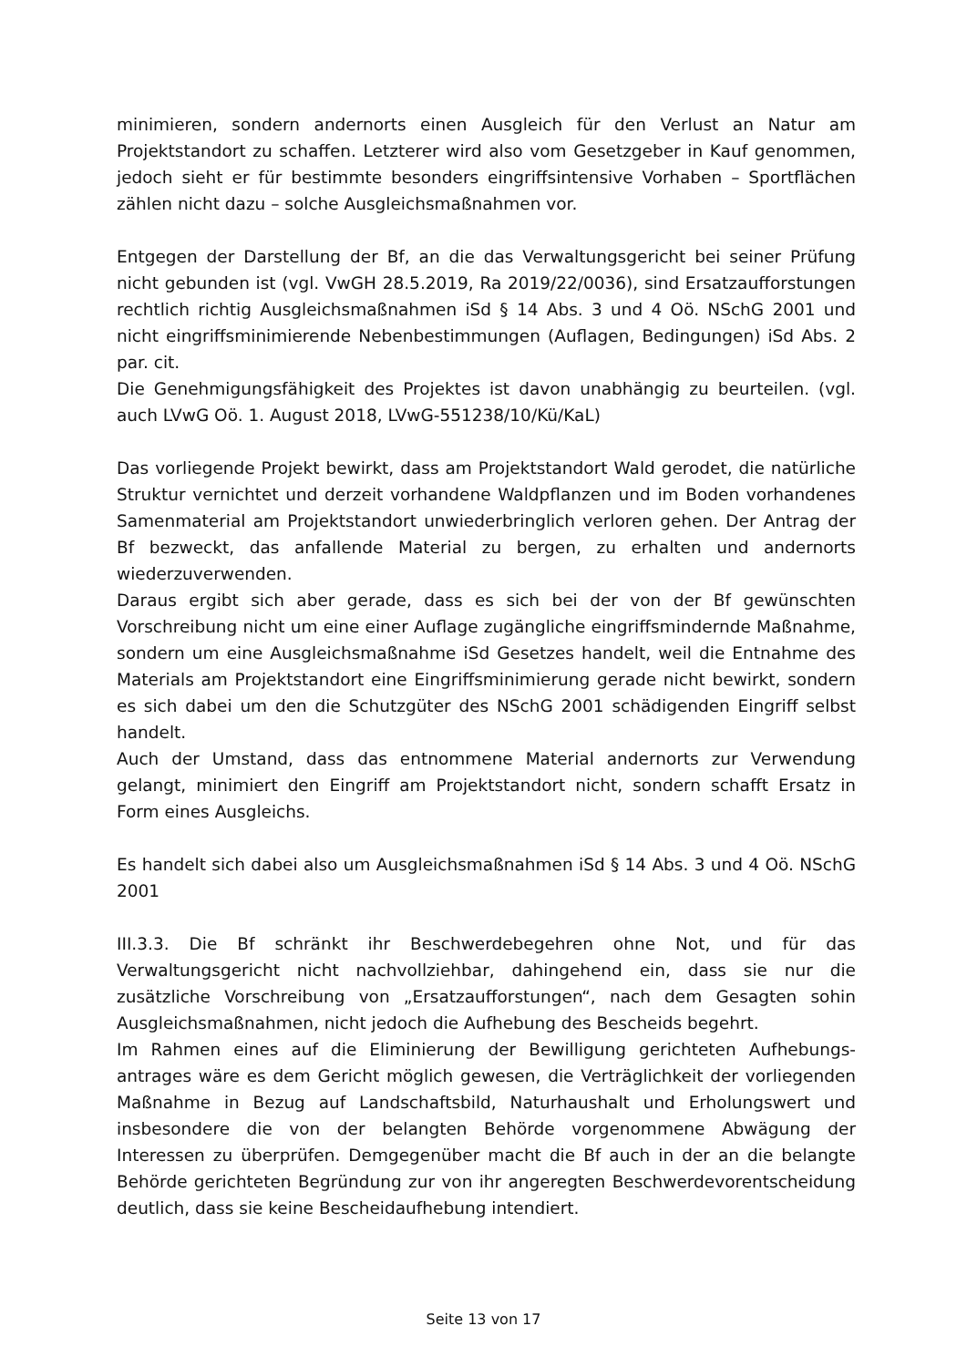minimieren, sondern andernorts einen Ausgleich für den Verlust an Natur am Projektstandort zu schaffen. Letzterer wird also vom Gesetzgeber in Kauf genommen, jedoch sieht er für bestimmte besonders eingriffsintensive Vorhaben – Sportflächen zählen nicht dazu – solche Ausgleichsmaßnahmen vor.
Entgegen der Darstellung der Bf, an die das Verwaltungsgericht bei seiner Prüfung nicht gebunden ist (vgl. VwGH 28.5.2019, Ra 2019/22/0036), sind Ersatzaufforstungen rechtlich richtig Ausgleichsmaßnahmen iSd § 14 Abs. 3 und 4 Oö. NSchG 2001 und nicht eingriffsminimierende Nebenbestimmungen (Auflagen, Bedingungen) iSd Abs. 2 par. cit.
Die Genehmigungsfähigkeit des Projektes ist davon unabhängig zu beurteilen. (vgl. auch LVwG Oö. 1. August 2018, LVwG-551238/10/Kü/KaL)
Das vorliegende Projekt bewirkt, dass am Projektstandort Wald gerodet, die natürliche Struktur vernichtet und derzeit vorhandene Waldpflanzen und im Boden vorhandenes Samenmaterial am Projektstandort unwiederbringlich verloren gehen. Der Antrag der Bf bezweckt, das anfallende Material zu bergen, zu erhalten und andernorts wiederzuverwenden.
Daraus ergibt sich aber gerade, dass es sich bei der von der Bf gewünschten Vorschreibung nicht um eine einer Auflage zugängliche eingriffsmindernde Maßnahme, sondern um eine Ausgleichsmaßnahme iSd Gesetzes handelt, weil die Entnahme des Materials am Projektstandort eine Eingriffsminimierung gerade nicht bewirkt, sondern es sich dabei um den die Schutzgüter des NSchG 2001 schädigenden Eingriff selbst handelt.
Auch der Umstand, dass das entnommene Material andernorts zur Verwendung gelangt, minimiert den Eingriff am Projektstandort nicht, sondern schafft Ersatz in Form eines Ausgleichs.
Es handelt sich dabei also um Ausgleichsmaßnahmen iSd § 14 Abs. 3 und 4 Oö. NSchG 2001
III.3.3. Die Bf schränkt ihr Beschwerdebegehren ohne Not, und für das Verwaltungsgericht nicht nachvollziehbar, dahingehend ein, dass sie nur die zusätzliche Vorschreibung von „Ersatzaufforstungen“, nach dem Gesagten sohin Ausgleichsmaßnahmen, nicht jedoch die Aufhebung des Bescheids begehrt.
Im Rahmen eines auf die Eliminierung der Bewilligung gerichteten Aufhebungs-antrages wäre es dem Gericht möglich gewesen, die Verträglichkeit der vorliegenden Maßnahme in Bezug auf Landschaftsbild, Naturhaushalt und Erholungswert und insbesondere die von der belangten Behörde vorgenommene Abwägung der Interessen zu überprüfen. Demgegenüber macht die Bf auch in der an die belangte Behörde gerichteten Begründung zur von ihr angeregten Beschwerdevorentscheidung deutlich, dass sie keine Bescheidaufhebung intendiert.
Seite 13 von 17